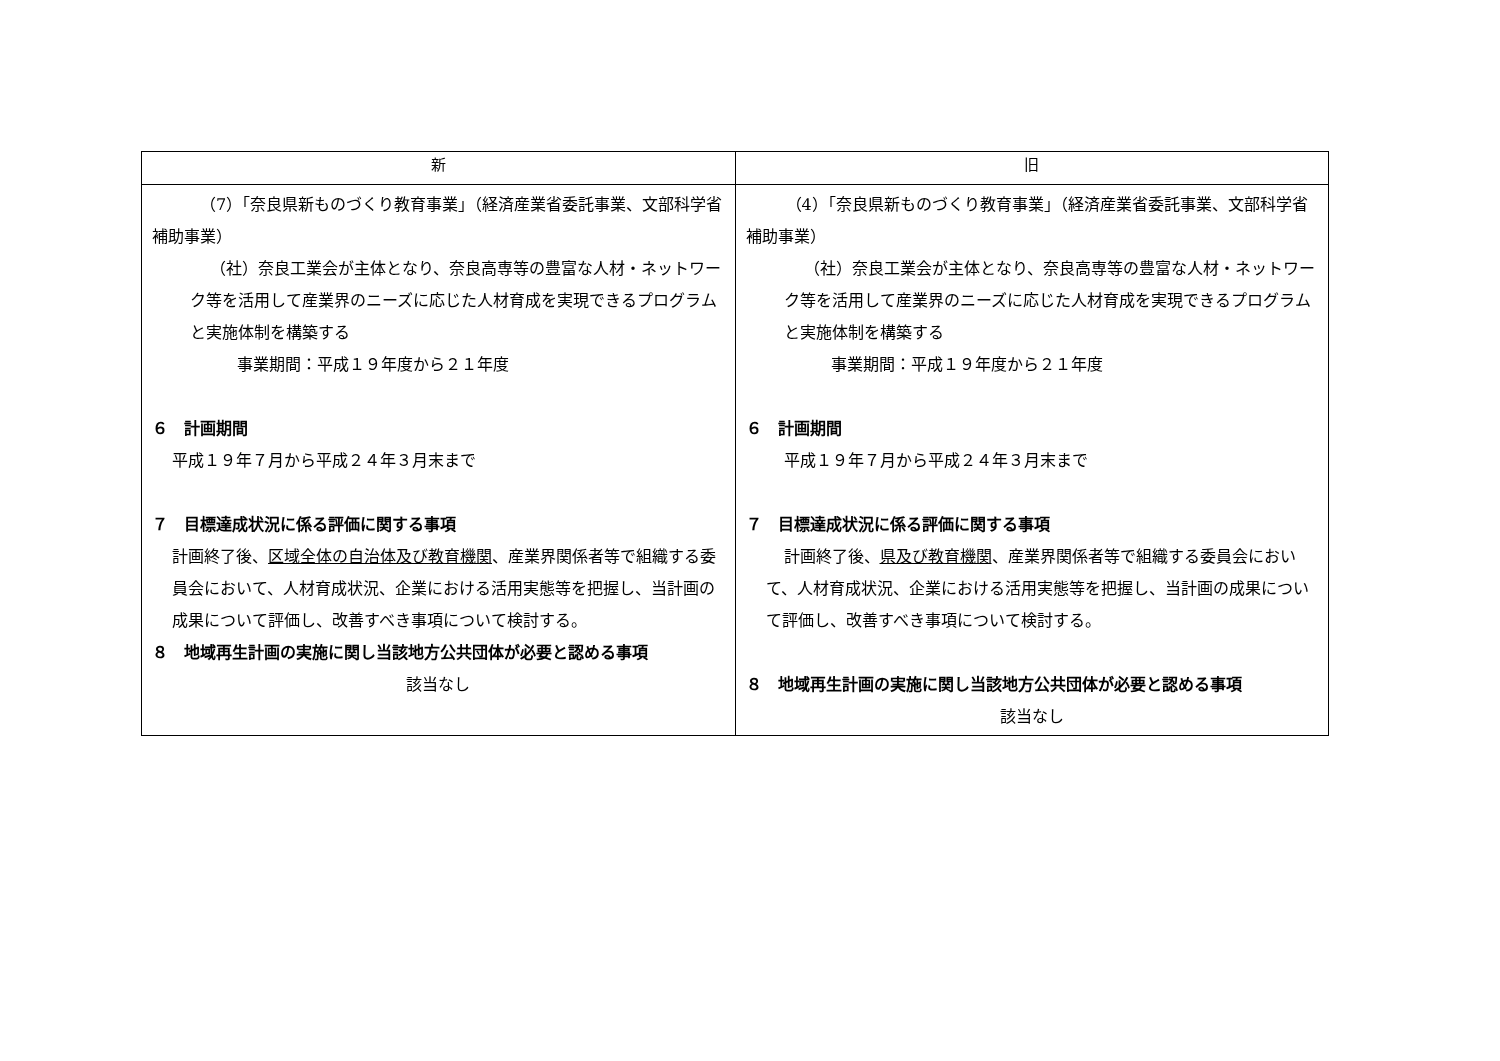| 新 | 旧 |
| --- | --- |
| （7）「奈良県新ものづくり教育事業」（経済産業省委託事業、文部科学省補助事業） （社）奈良工業会が主体となり、奈良高専等の豊富な人材・ネットワーク等を活用して産業界のニーズに応じた人材育成を実現できるプログラムと実施体制を構築する 事業期間：平成１９年度から２１年度 ６ 計画期間 平成１９年７月から平成２４年３月末まで ７ 目標達成状況に係る評価に関する事項 計画終了後、 区域全体の自治体及び教育機関 、産業界関係者等で組織する委員会において、人材育成状況、企業における活用実態等を把握し、当計画の成果について評価し、改善すべき事項について検討する。 ８ 地域再生計画の実施に関し当該地方公共団体が必要と認める事項 該当なし | （4）「奈良県新ものづくり教育事業」（経済産業省委託事業、文部科学省補助事業） （社）奈良工業会が主体となり、奈良高専等の豊富な人材・ネットワーク等を活用して産業界のニーズに応じた人材育成を実現できるプログラムと実施体制を構築する 事業期間：平成１９年度から２１年度 ６ 計画期間 平成１９年７月から平成２４年３月末まで ７ 目標達成状況に係る評価に関する事項 計画終了後、 県及び教育機関 、産業界関係者等で組織する委員会において、人材育成状況、企業における活用実態等を把握し、当計画の成果について評価し、改善すべき事項について検討する。 ８ 地域再生計画の実施に関し当該地方公共団体が必要と認める事項 該当なし |